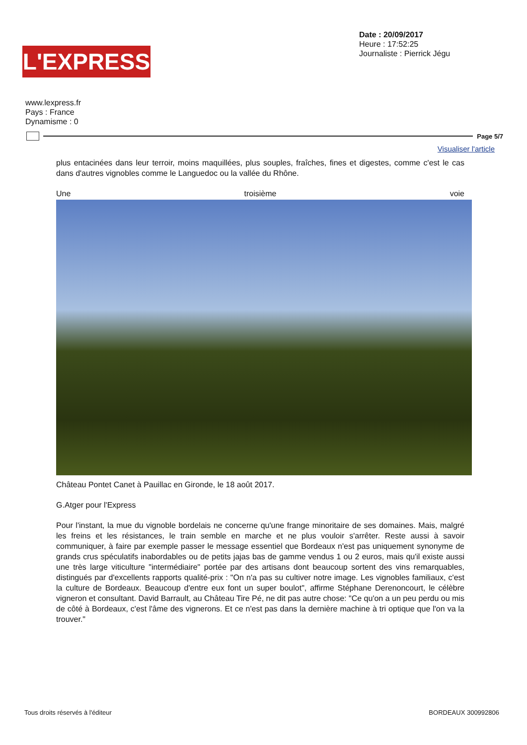L'EXPRESS
Date : 20/09/2017
Heure : 17:52:25
Journaliste : Pierrick Jégu
www.lexpress.fr
Pays : France
Dynamisme : 0
Page 5/7
Visualiser l'article
plus entacinées dans leur terroir, moins maquillées, plus souples, fraîches, fines et digestes, comme c'est le cas dans d'autres vignobles comme le Languedoc ou la vallée du Rhône.
Une troisième voie
Château Pontet Canet à Pauillac en Gironde, le 18 août 2017.
G.Atger pour l'Express
Pour l'instant, la mue du vignoble bordelais ne concerne qu'une frange minoritaire de ses domaines. Mais, malgré les freins et les résistances, le train semble en marche et ne plus vouloir s'arrêter. Reste aussi à savoir communiquer, à faire par exemple passer le message essentiel que Bordeaux n'est pas uniquement synonyme de grands crus spéculatifs inabordables ou de petits jajas bas de gamme vendus 1 ou 2 euros, mais qu'il existe aussi une très large viticulture "intermédiaire" portée par des artisans dont beaucoup sortent des vins remarquables, distingués par d'excellents rapports qualité-prix : "On n'a pas su cultiver notre image. Les vignobles familiaux, c'est la culture de Bordeaux. Beaucoup d'entre eux font un super boulot", affirme Stéphane Derenoncourt, le célèbre vigneron et consultant. David Barrault, au Château Tire Pé, ne dit pas autre chose: "Ce qu'on a un peu perdu ou mis de côté à Bordeaux, c'est l'âme des vignerons. Et ce n'est pas dans la dernière machine à tri optique que l'on va la trouver."
Tous droits réservés à l'éditeur
BORDEAUX 300992806